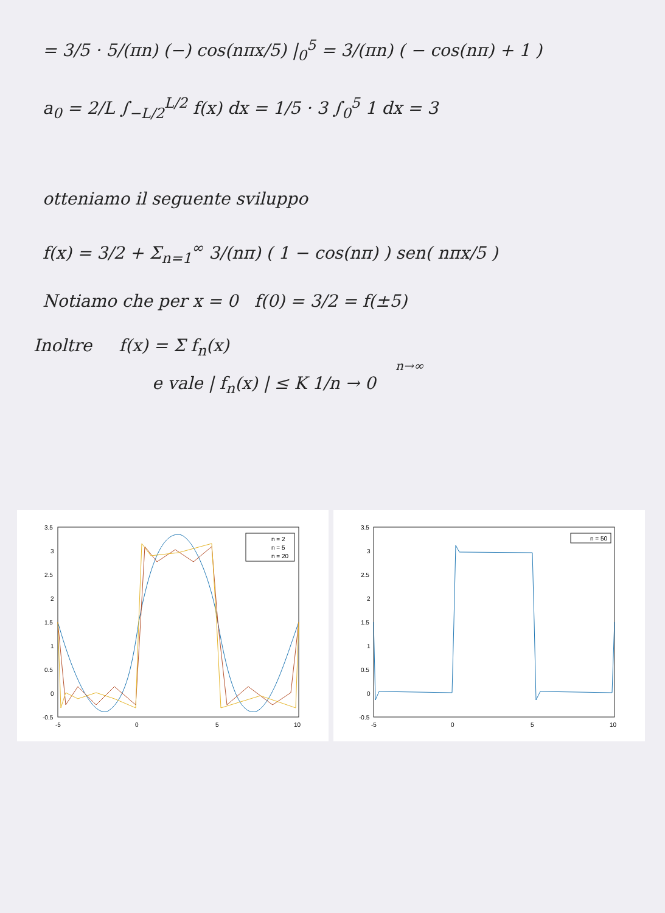= 3/5 · 5/(πn) (−) cos(nπx/5) |<sub>0</sub><sup>5</sup> = 3/(πn) ( − cos(nπ) + 1 )
a<sub>0</sub> = 2/L ∫<sub>−L/2</sub><sup>L/2</sup> f(x) dx = 1/5 · 3 ∫<sub>0</sub><sup>5</sup> 1 dx = 3
otteniamo il seguente sviluppo
f(x) = 3/2 + Σ<sub>n=1</sub><sup>∞</sup> 3/(nπ) ( 1 − cos(nπ) ) sen( nπx/5 )
Notiamo che per x = 0 f(0) = 3/2 = f(±5)
Inoltre f(x) = Σ f<sub>n</sub>(x)
n→∞
e vale | f<sub>n</sub>(x) | ≤ K 1/n → 0
3.5
3
2.5
2
1.5
1
0.5
0
-0.5
-5
0
5
10
n = 2
n = 5
n = 20
3.5
3
2.5
2
1.5
1
0.5
0
-0.5
-5
0
5
10
n = 50